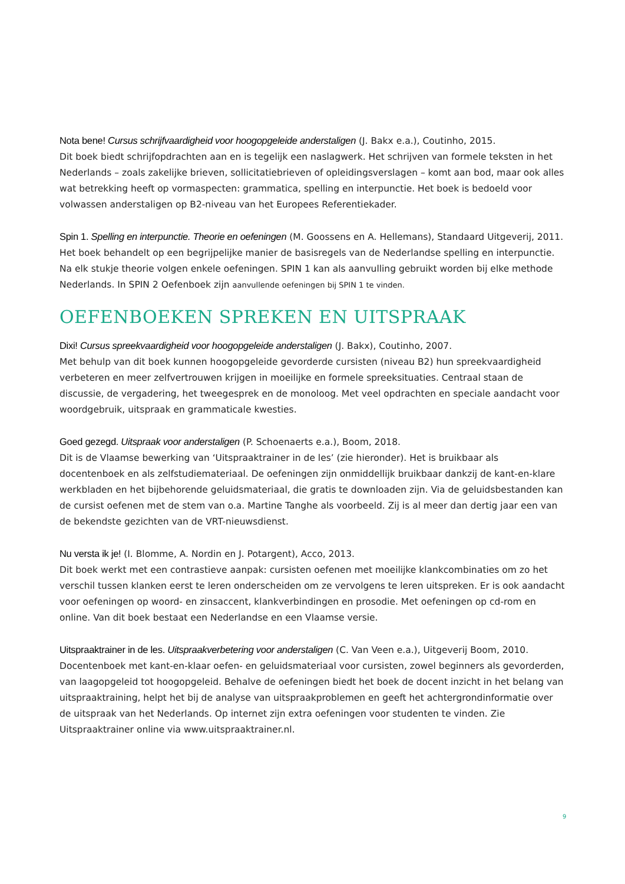Nota bene! Cursus schrijfvaardigheid voor hoogopgeleide anderstaligen (J. Bakx e.a.), Coutinho, 2015.
Dit boek biedt schrijfopdrachten aan en is tegelijk een naslagwerk. Het schrijven van formele teksten in het Nederlands – zoals zakelijke brieven, sollicitatiebrieven of opleidingsverslagen – komt aan bod, maar ook alles wat betrekking heeft op vormaspecten: grammatica, spelling en interpunctie. Het boek is bedoeld voor volwassen anderstaligen op B2-niveau van het Europees Referentiekader.
Spin 1. Spelling en interpunctie. Theorie en oefeningen (M. Goossens en A. Hellemans), Standaard Uitgeverij, 2011.
Het boek behandelt op een begrijpelijke manier de basisregels van de Nederlandse spelling en interpunctie. Na elk stukje theorie volgen enkele oefeningen. SPIN 1 kan als aanvulling gebruikt worden bij elke methode Nederlands. In SPIN 2 Oefenboek zijn aanvullende oefeningen bij SPIN 1 te vinden.
OEFENBOEKEN SPREKEN EN UITSPRAAK
Dixi! Cursus spreekvaardigheid voor hoogopgeleide anderstaligen (J. Bakx), Coutinho, 2007.
Met behulp van dit boek kunnen hoogopgeleide gevorderde cursisten (niveau B2) hun spreekvaardigheid verbeteren en meer zelfvertrouwen krijgen in moeilijke en formele spreeksituaties. Centraal staan de discussie, de vergadering, het tweegesprek en de monoloog. Met veel opdrachten en speciale aandacht voor woordgebruik, uitspraak en grammaticale kwesties.
Goed gezegd. Uitspraak voor anderstaligen (P. Schoenaerts e.a.), Boom, 2018.
Dit is de Vlaamse bewerking van ‘Uitspraaktrainer in de les’ (zie hieronder). Het is bruikbaar als docentenboek en als zelfstudiemateriaal. De oefeningen zijn onmiddellijk bruikbaar dankzij de kant-en-klare werkbladen en het bijbehorende geluidsmateriaal, die gratis te downloaden zijn. Via de geluidsbestanden kan de cursist oefenen met de stem van o.a. Martine Tanghe als voorbeeld. Zij is al meer dan dertig jaar een van de bekendste gezichten van de VRT-nieuwsdienst.
Nu versta ik je! (I. Blomme, A. Nordin en J. Potargent), Acco, 2013.
Dit boek werkt met een contrastieve aanpak: cursisten oefenen met moeilijke klankcombinaties om zo het verschil tussen klanken eerst te leren onderscheiden om ze vervolgens te leren uitspreken. Er is ook aandacht voor oefeningen op woord- en zinsaccent, klankverbindingen en prosodie. Met oefeningen op cd-rom en online. Van dit boek bestaat een Nederlandse en een Vlaamse versie.
Uitspraaktrainer in de les. Uitspraakverbetering voor anderstaligen (C. Van Veen e.a.), Uitgeverij Boom, 2010.
Docentenboek met kant-en-klaar oefen- en geluidsmateriaal voor cursisten, zowel beginners als gevorderden, van laagopgeleid tot hoogopgeleid. Behalve de oefeningen biedt het boek de docent inzicht in het belang van uitspraaktraining, helpt het bij de analyse van uitspraakproblemen en geeft het achtergrondinformatie over de uitspraak van het Nederlands. Op internet zijn extra oefeningen voor studenten te vinden. Zie Uitspraaktrainer online via www.uitspraaktrainer.nl.
9